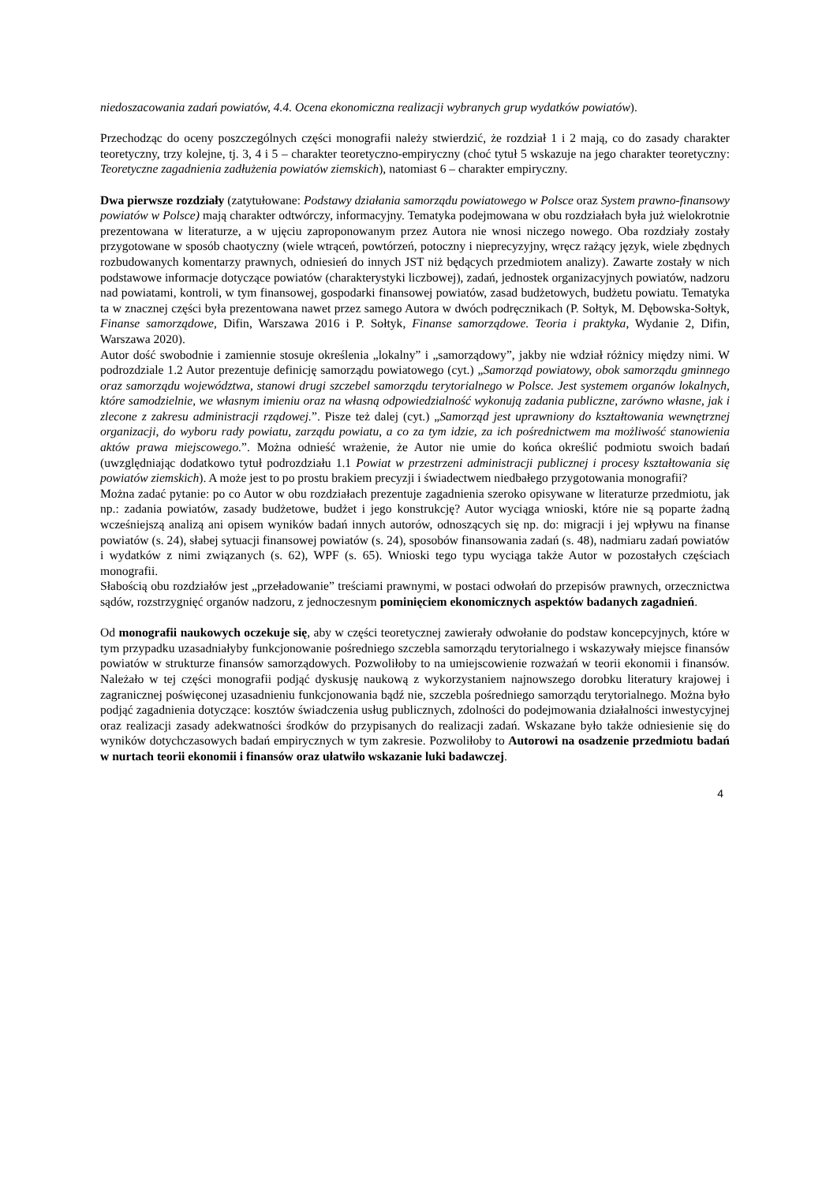niedoszacowania zadań powiatów, 4.4. Ocena ekonomiczna realizacji wybranych grup wydatków powiatów).
Przechodząc do oceny poszczególnych części monografii należy stwierdzić, że rozdział 1 i 2 mają, co do zasady charakter teoretyczny, trzy kolejne, tj. 3, 4 i 5 – charakter teoretyczno-empiryczny (choć tytuł 5 wskazuje na jego charakter teoretyczny: Teoretyczne zagadnienia zadłużenia powiatów ziemskich), natomiast 6 – charakter empiryczny.
Dwa pierwsze rozdziały (zatytułowane: Podstawy działania samorządu powiatowego w Polsce oraz System prawno-finansowy powiatów w Polsce) mają charakter odtwórczy, informacyjny. Tematyka podejmowana w obu rozdziałach była już wielokrotnie prezentowana w literaturze, a w ujęciu zaproponowanym przez Autora nie wnosi niczego nowego. Oba rozdziały zostały przygotowane w sposób chaotyczny (wiele wtrąceń, powtórzeń, potoczny i nieprecyzyjny, wręcz rażący język, wiele zbędnych rozbudowanych komentarzy prawnych, odniesień do innych JST niż będących przedmiotem analizy). Zawarte zostały w nich podstawowe informacje dotyczące powiatów (charakterystyki liczbowej), zadań, jednostek organizacyjnych powiatów, nadzoru nad powiatami, kontroli, w tym finansowej, gospodarki finansowej powiatów, zasad budżetowych, budżetu powiatu. Tematyka ta w znacznej części była prezentowana nawet przez samego Autora w dwóch podręcznikach (P. Sołtyk, M. Dębowska-Sołtyk, Finanse samorządowe, Difin, Warszawa 2016 i P. Sołtyk, Finanse samorządowe. Teoria i praktyka, Wydanie 2, Difin, Warszawa 2020).
Autor dość swobodnie i zamiennie stosuje określenia „lokalny” i „samorządowy”, jakby nie wdział różnicy między nimi. W podrozdziale 1.2 Autor prezentuje definicję samorządu powiatowego (cyt.) „Samorząd powiatowy, obok samorządu gminnego oraz samorządu województwa, stanowi drugi szczebel samorządu terytorialnego w Polsce. Jest systemem organów lokalnych, które samodzielnie, we własnym imieniu oraz na własną odpowiedzialność wykonują zadania publiczne, zarówno własne, jak i zlecone z zakresu administracji rządowej.”. Pisze też dalej (cyt.) „Samorząd jest uprawniony do kształtowania wewnętrznej organizacji, do wyboru rady powiatu, zarządu powiatu, a co za tym idzie, za ich pośrednictwem ma możliwość stanowienia aktów prawa miejscowego.”. Można odnieść wrażenie, że Autor nie umie do końca określić podmiotu swoich badań (uwzględniając dodatkowo tytuł podrozdziału 1.1 Powiat w przestrzeni administracji publicznej i procesy kształtowania się powiatów ziemskich). A może jest to po prostu brakiem precyzji i świadectwem niedbałego przygotowania monografii?
Można zadać pytanie: po co Autor w obu rozdziałach prezentuje zagadnienia szeroko opisywane w literaturze przedmiotu, jak np.: zadania powiatów, zasady budżetowe, budżet i jego konstrukcję? Autor wyciąga wnioski, które nie są poparte żadną wcześniejszą analizą ani opisem wyników badań innych autorów, odnoszących się np. do: migracji i jej wpływu na finanse powiatów (s. 24), słabej sytuacji finansowej powiatów (s. 24), sposobów finansowania zadań (s. 48), nadmiaru zadań powiatów i wydatków z nimi związanych (s. 62), WPF (s. 65). Wnioski tego typu wyciąga także Autor w pozostałych częściach monografii.
Słabością obu rozdziałów jest „przeładowanie” treściami prawnymi, w postaci odwołań do przepisów prawnych, orzecznictwa sądów, rozstrzygnięć organów nadzoru, z jednoczesnym pominięciem ekonomicznych aspektów badanych zagadnień.
Od monografii naukowych oczekuje się, aby w części teoretycznej zawierały odwołanie do podstaw koncepcyjnych, które w tym przypadku uzasadniałyby funkcjonowanie pośredniego szczebla samorządu terytorialnego i wskazywały miejsce finansów powiatów w strukturze finansów samorządowych. Pozwoliłoby to na umiejscowienie rozważań w teorii ekonomii i finansów. Należało w tej części monografii podjąć dyskusję naukową z wykorzystaniem najnowszego dorobku literatury krajowej i zagranicznej poświęconej uzasadnieniu funkcjonowania bądź nie, szczebla pośredniego samorządu terytorialnego. Można było podjąć zagadnienia dotyczące: kosztów świadczenia usług publicznych, zdolności do podejmowania działalności inwestycyjnej oraz realizacji zasady adekwatności środków do przypisanych do realizacji zadań. Wskazane było także odniesienie się do wyników dotychczasowych badań empirycznych w tym zakresie. Pozwoliłoby to Autorowi na osadzenie przedmiotu badań w nurtach teorii ekonomii i finansów oraz ułatwiło wskazanie luki badawczej.
4